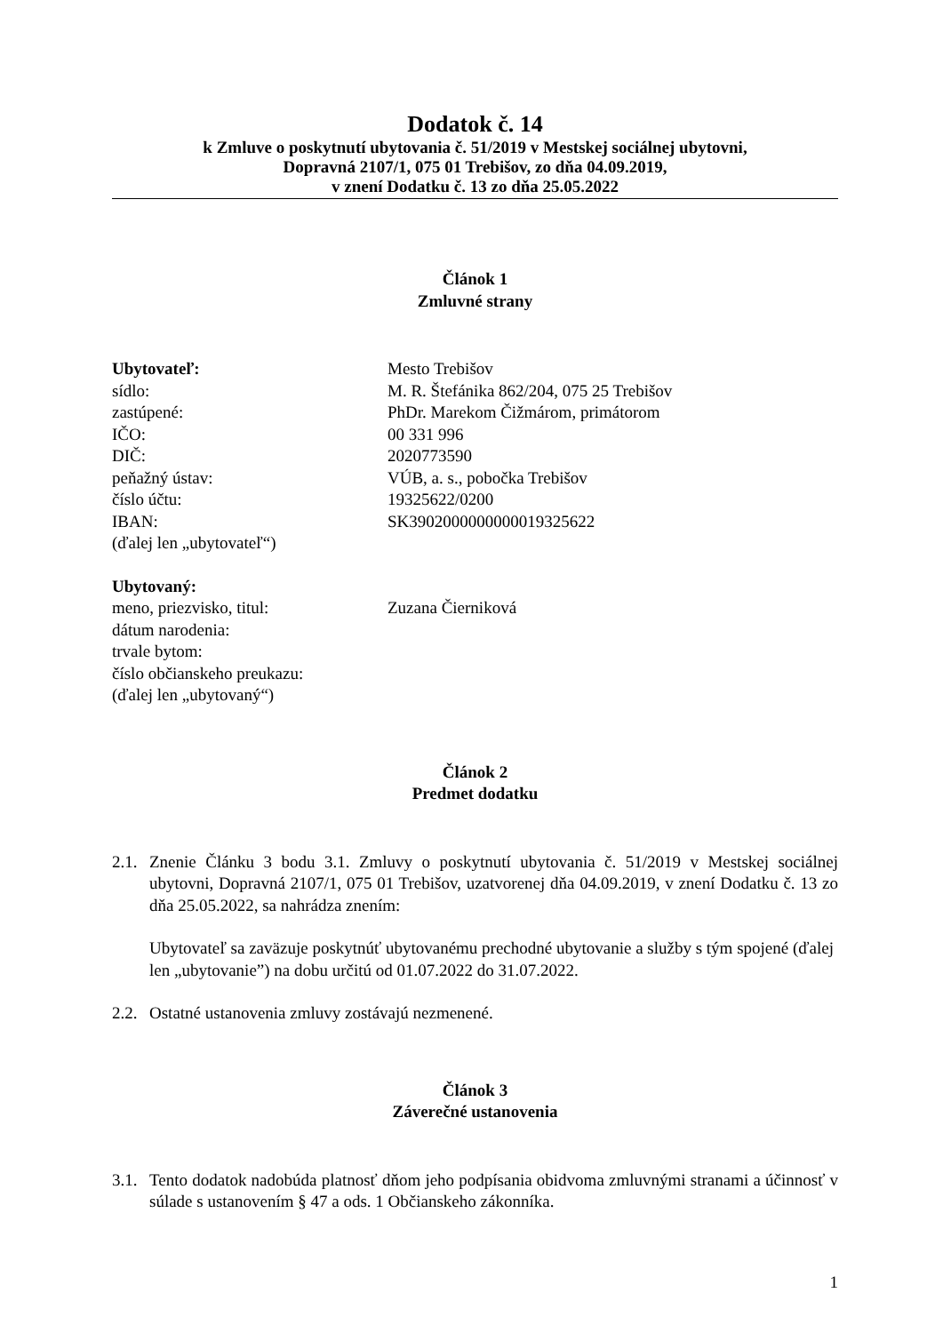Dodatok č. 14
k Zmluve o poskytnutí ubytovania č. 51/2019 v Mestskej sociálnej ubytovni,
Dopravná 2107/1, 075 01 Trebišov, zo dňa 04.09.2019,
v znení Dodatku č. 13 zo dňa 25.05.2022
Článok 1
Zmluvné strany
| Ubytovateľ: | Mesto Trebišov |
| sídlo: | M. R. Štefánika 862/204, 075 25 Trebišov |
| zastúpené: | PhDr. Marekom Čižmárom, primátorom |
| IČO: | 00 331 996 |
| DIČ: | 2020773590 |
| peňažný ústav: | VÚB, a. s., pobočka Trebišov |
| číslo účtu: | 19325622/0200 |
| IBAN: | SK3902000000000019325622 |
| (ďalej len „ubytovateľ“) | |
| Ubytovaný: | |
| meno, priezvisko, titul: | Zuzana Čierniková |
| dátum narodenia: | |
| trvale bytom: | |
| číslo občianskeho preukazu: | |
| (ďalej len „ubytovaný“) | |
Článok 2
Predmet dodatku
2.1.
Znenie Článku 3 bodu 3.1. Zmluvy o poskytnutí ubytovania č. 51/2019 v Mestskej sociálnej ubytovni, Dopravná 2107/1, 075 01 Trebišov, uzatvorenej dňa 04.09.2019, v znení Dodatku č. 13 zo dňa 25.05.2022, sa nahrádza znením:
Ubytovateľ sa zaväzuje poskytnúť ubytovanému prechodné ubytovanie a služby s tým spojené (ďalej len „ubytovanie”) na dobu určitú od 01.07.2022 do 31.07.2022.
2.2.
Ostatné ustanovenia zmluvy zostávajú nezmenené.
Článok 3
Záverečné ustanovenia
3.1.
Tento dodatok nadobúda platnosť dňom jeho podpísania obidvoma zmluvnými stranami a účinnosť v súlade s ustanovením § 47 a ods. 1 Občianskeho zákonníka.
1